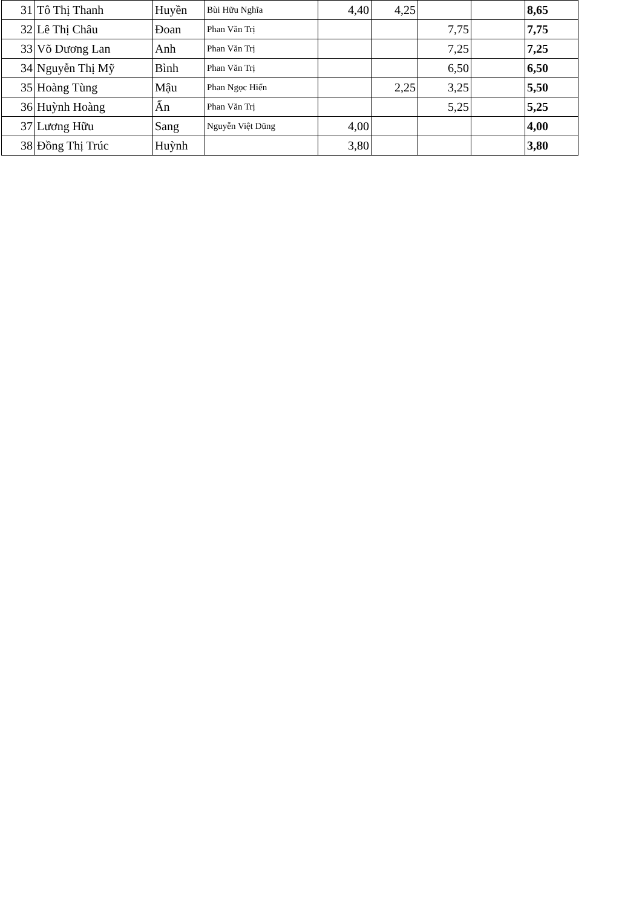| 31 | Tô Thị Thanh | Huyền | Bùi Hữu Nghĩa | 4,40 | 4,25 | | | 8,65 |
| 32 | Lê Thị Châu | Đoan | Phan Văn Trị | | | 7,75 | | 7,75 |
| 33 | Võ Dương Lan | Anh | Phan Văn Trị | | | 7,25 | | 7,25 |
| 34 | Nguyễn Thị Mỹ | Bình | Phan Văn Trị | | | 6,50 | | 6,50 |
| 35 | Hoàng Tùng | Mậu | Phan Ngọc Hiển | | 2,25 | 3,25 | | 5,50 |
| 36 | Huỳnh Hoàng | Ẩn | Phan Văn Trị | | | 5,25 | | 5,25 |
| 37 | Lương Hữu | Sang | Nguyễn Việt Dũng | 4,00 | | | | 4,00 |
| 38 | Đồng Thị Trúc | Huỳnh | | 3,80 | | | | 3,80 |